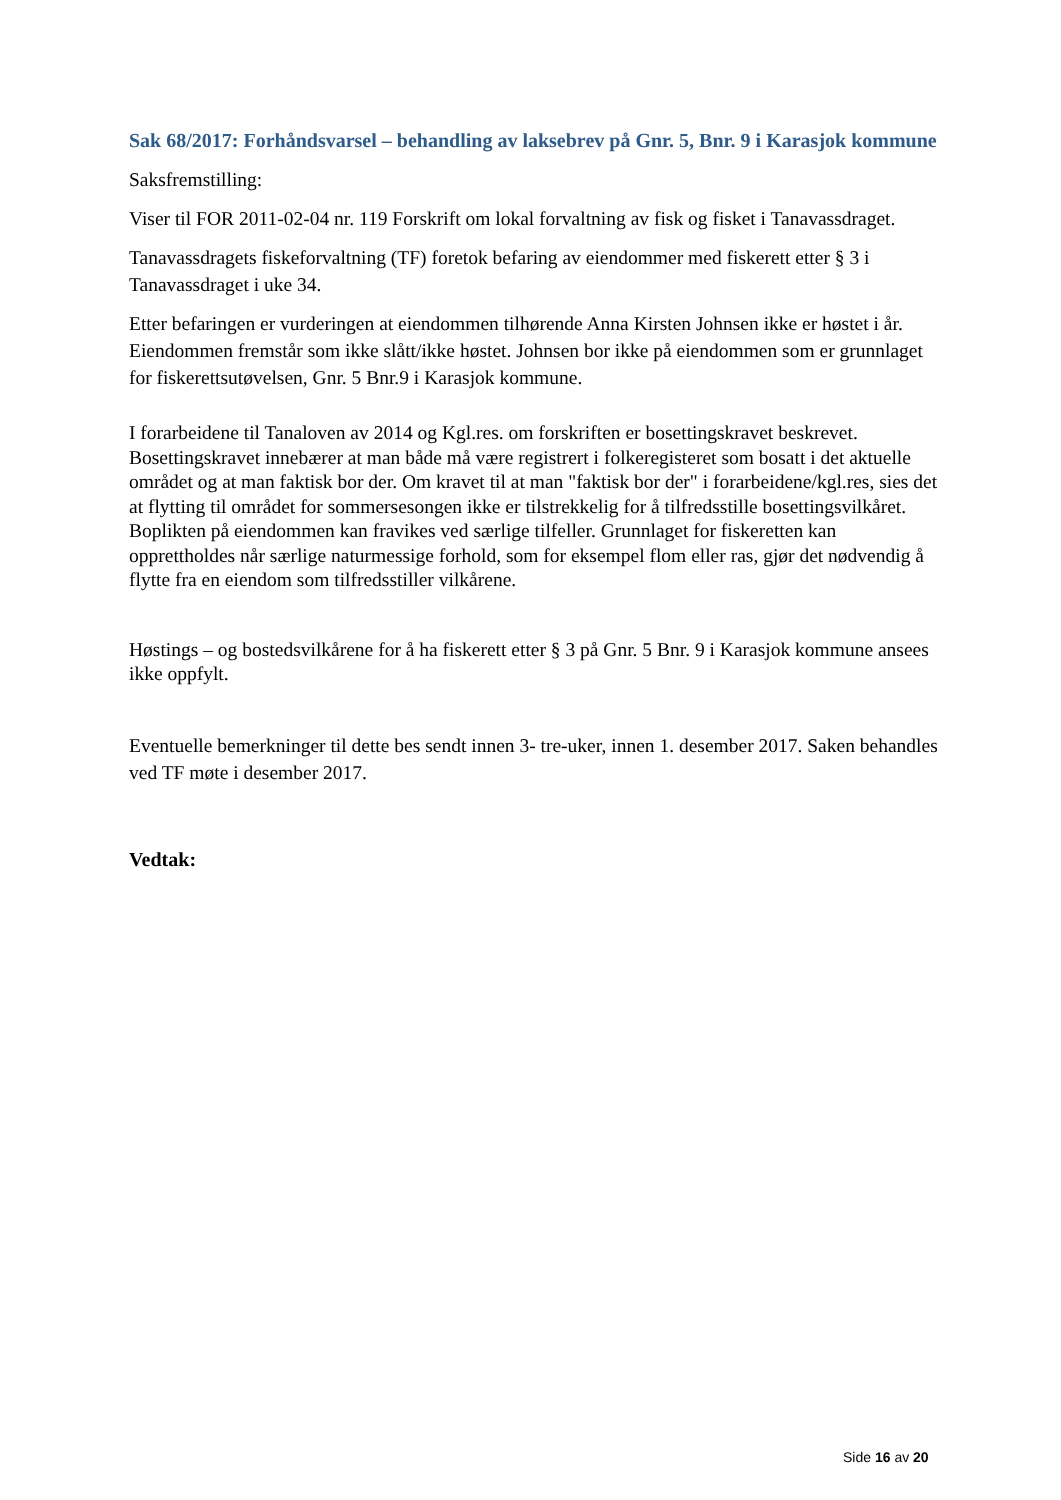Sak 68/2017: Forhåndsvarsel – behandling av laksebrev på Gnr. 5, Bnr. 9 i Karasjok kommune
Saksfremstilling:
Viser til FOR 2011-02-04 nr. 119 Forskrift om lokal forvaltning av fisk og fisket i Tanavassdraget.
Tanavassdragets fiskeforvaltning (TF) foretok befaring av eiendommer med fiskerett etter § 3 i Tanavassdraget i uke 34.
Etter befaringen er vurderingen at eiendommen tilhørende Anna Kirsten Johnsen ikke er høstet i år. Eiendommen fremstår som ikke slått/ikke høstet. Johnsen bor ikke på eiendommen som er grunnlaget for fiskerettsutøvelsen, Gnr. 5 Bnr.9 i Karasjok kommune.
I forarbeidene til Tanaloven av 2014 og Kgl.res. om forskriften er bosettingskravet beskrevet. Bosettingskravet innebærer at man både må være registrert i folkeregisteret som bosatt i det aktuelle området og at man faktisk bor der. Om kravet til at man "faktisk bor der" i forarbeidene/kgl.res, sies det at flytting til området for sommersesongen ikke er tilstrekkelig for å tilfredsstille bosettingsvilkåret. Boplikten på eiendommen kan fravikes ved særlige tilfeller. Grunnlaget for fiskeretten kan opprettholdes når særlige naturmessige forhold, som for eksempel flom eller ras, gjør det nødvendig å flytte fra en eiendom som tilfredsstiller vilkårene.
Høstings – og bostedsvilkårene for å ha fiskerett etter § 3 på Gnr. 5 Bnr. 9 i Karasjok kommune ansees ikke oppfylt.
Eventuelle bemerkninger til dette bes sendt innen 3- tre-uker, innen 1. desember 2017. Saken behandles ved TF møte i desember 2017.
Vedtak:
Side 16 av 20